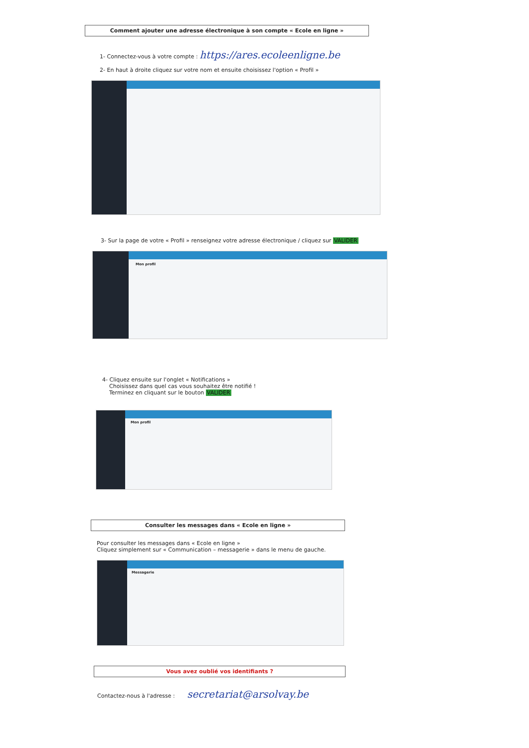Comment ajouter une adresse électronique à son compte « Ecole en ligne »
1- Connectez-vous à votre compte : https://ares.ecoleenligne.be
2- En haut à droite cliquez sur votre nom et ensuite choisissez l'option « Profil »
3- Sur la page de votre « Profil » renseignez votre adresse électronique / cliquez sur VALIDER
Mon profil
4- Cliquez ensuite sur l'onglet « Notifications »
Choisissez dans quel cas vous souhaitez être notifié !
Terminez en cliquant sur le bouton VALIDER
Mon profil
Consulter les messages dans « Ecole en ligne »
Pour consulter les messages dans « Ecole en ligne »
Cliquez simplement sur « Communication – messagerie » dans le menu de gauche.
Messagerie
Vous avez oublié vos identifiants ?
Contactez-nous à l'adresse : secretariat@arsolvay.be